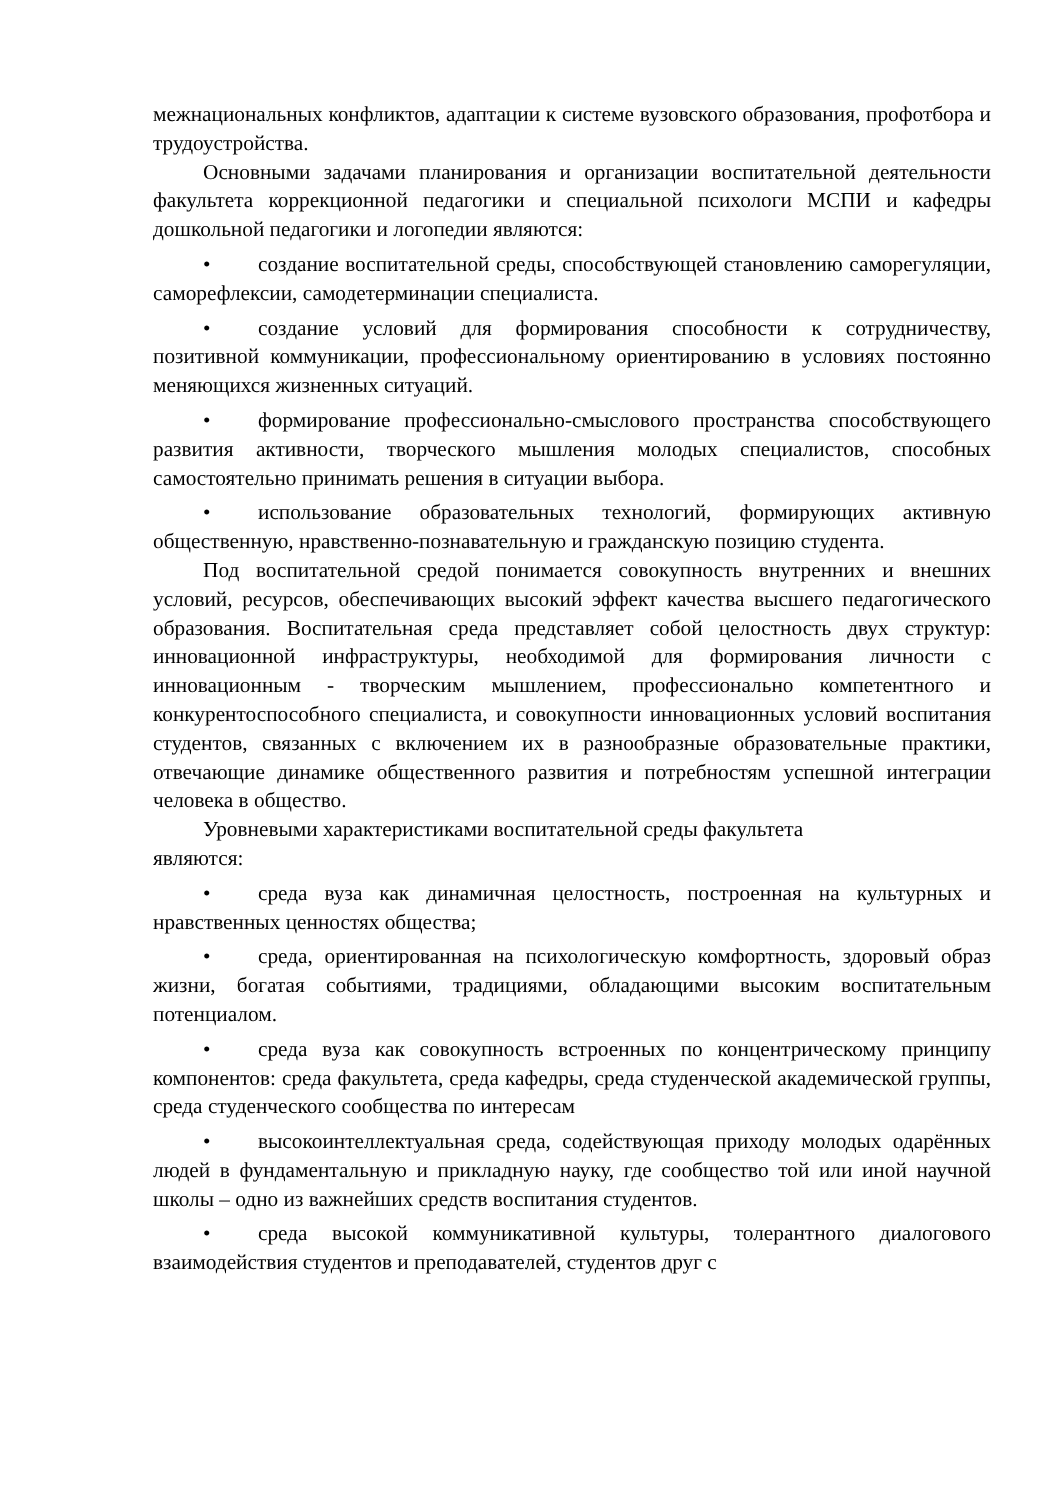межнациональных конфликтов, адаптации к системе вузовского образования, профотбора и трудоустройства.
Основными задачами планирования и организации воспитательной деятельности факультета коррекционной педагогики и специальной психологи МСПИ и кафедры дошкольной педагогики и логопедии являются:
• создание воспитательной среды, способствующей становлению саморегуляции, саморефлексии, самодетерминации специалиста.
• создание условий для формирования способности к сотрудничеству, позитивной коммуникации, профессиональному ориентированию в условиях постоянно меняющихся жизненных ситуаций.
• формирование профессионально-смыслового пространства способствующего развития активности, творческого мышления молодых специалистов, способных самостоятельно принимать решения в ситуации выбора.
• использование образовательных технологий, формирующих активную общественную, нравственно-познавательную и гражданскую позицию студента.
Под воспитательной средой понимается совокупность внутренних и внешних условий, ресурсов, обеспечивающих высокий эффект качества высшего педагогического образования. Воспитательная среда представляет собой целостность двух структур: инновационной инфраструктуры, необходимой для формирования личности с инновационным - творческим мышлением, профессионально компетентного и конкурентоспособного специалиста, и совокупности инновационных условий воспитания студентов, связанных с включением их в разнообразные образовательные практики, отвечающие динамике общественного развития и потребностям успешной интеграции человека в общество.
Уровневыми характеристиками воспитательной среды факультета
являются:
• среда вуза как динамичная целостность, построенная на культурных и нравственных ценностях общества;
• среда, ориентированная на психологическую комфортность, здоровый образ жизни, богатая событиями, традициями, обладающими высоким воспитательным потенциалом.
• среда вуза как совокупность встроенных по концентрическому принципу компонентов: среда факультета, среда кафедры, среда студенческой академической группы, среда студенческого сообщества по интересам
• высокоинтеллектуальная среда, содействующая приходу молодых одарённых людей в фундаментальную и прикладную науку, где сообщество той или иной научной школы – одно из важнейших средств воспитания студентов.
• среда высокой коммуникативной культуры, толерантного диалогового взаимодействия студентов и преподавателей, студентов друг с